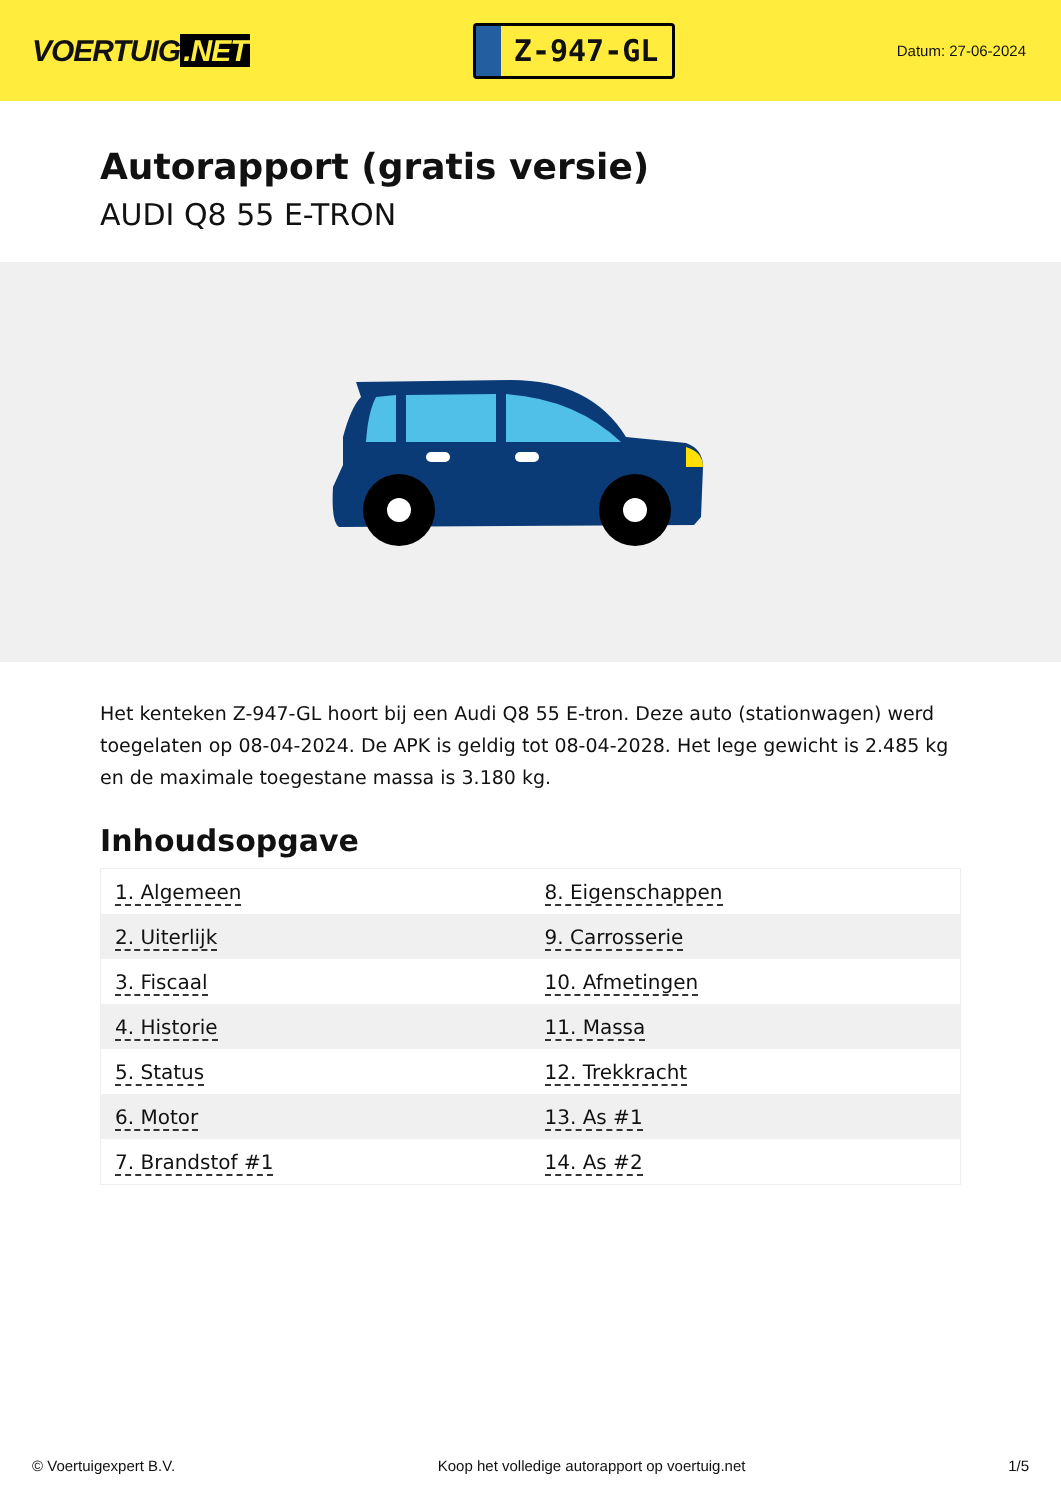VOERTUIG.NET
Z-947-GL
Datum: 27-06-2024
Autorapport (gratis versie)
AUDI Q8 55 E-TRON
Het kenteken Z-947-GL hoort bij een Audi Q8 55 E-tron. Deze auto (stationwagen) werd toegelaten op 08-04-2024. De APK is geldig tot 08-04-2028. Het lege gewicht is 2.485 kg en de maximale toegestane massa is 3.180 kg.
Inhoudsopgave
| 1. Algemeen | 8. Eigenschappen |
| 2. Uiterlijk | 9. Carrosserie |
| 3. Fiscaal | 10. Afmetingen |
| 4. Historie | 11. Massa |
| 5. Status | 12. Trekkracht |
| 6. Motor | 13. As #1 |
| 7. Brandstof #1 | 14. As #2 |
© Voertuigexpert B.V. Koop het volledige autorapport op voertuig.net 1/5